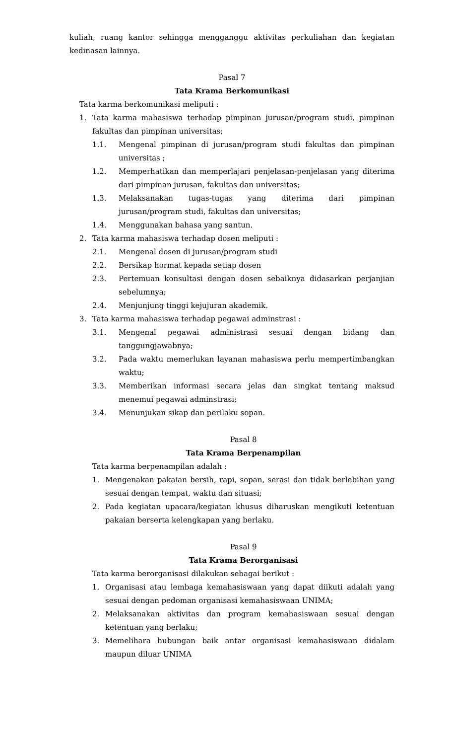kuliah, ruang kantor sehingga mengganggu aktivitas perkuliahan dan kegiatan kedinasan lainnya.
Pasal 7
Tata Krama Berkomunikasi
Tata karma berkomunikasi meliputi :
1. Tata karma mahasiswa terhadap pimpinan jurusan/program studi, pimpinan fakultas dan pimpinan universitas;
1.1. Mengenal pimpinan di jurusan/program studi fakultas dan pimpinan universitas ;
1.2. Memperhatikan dan memperlajari penjelasan-penjelasan yang diterima dari pimpinan jurusan, fakultas dan universitas;
1.3. Melaksanakan tugas-tugas yang diterima dari pimpinan jurusan/program studi, fakultas dan universitas;
1.4. Menggunakan bahasa yang santun.
2. Tata karma mahasiswa terhadap dosen meliputi :
2.1. Mengenal dosen di jurusan/program studi
2.2. Bersikap hormat kepada setiap dosen
2.3. Pertemuan konsultasi dengan dosen sebaiknya didasarkan perjanjian sebelumnya;
2.4. Menjunjung tinggi kejujuran akademik.
3. Tata karma mahasiswa terhadap pegawai adminstrasi :
3.1. Mengenal pegawai administrasi sesuai dengan bidang dan tanggungjawabnya;
3.2. Pada waktu memerlukan layanan mahasiswa perlu mempertimbangkan waktu;
3.3. Memberikan informasi secara jelas dan singkat tentang maksud menemui pegawai adminstrasi;
3.4. Menunjukan sikap dan perilaku sopan.
Pasal 8
Tata Krama Berpenampilan
Tata karma berpenampilan adalah :
1. Mengenakan pakaian bersih, rapi, sopan, serasi dan tidak berlebihan yang sesuai dengan tempat, waktu dan situasi;
2. Pada kegiatan upacara/kegiatan khusus diharuskan mengikuti ketentuan pakaian berserta kelengkapan yang berlaku.
Pasal 9
Tata Krama Berorganisasi
Tata karma berorganisasi dilakukan sebagai berikut :
1. Organisasi atau lembaga kemahasiswaan yang dapat diikuti adalah yang sesuai dengan pedoman organisasi kemahasiswaan UNIMA;
2. Melaksanakan aktivitas dan program kemahasiswaan sesuai dengan ketentuan yang berlaku;
3. Memelihara hubungan baik antar organisasi kemahasiswaan didalam maupun diluar UNIMA